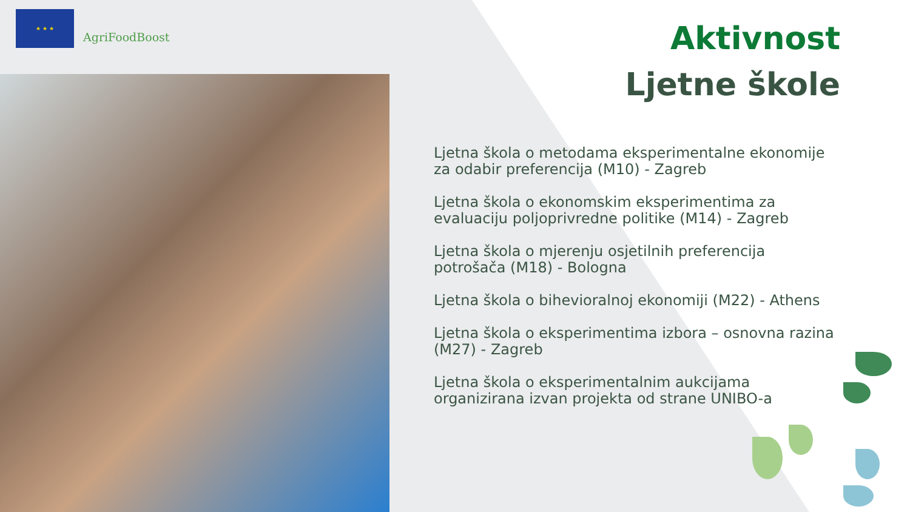★ ★ ★
AgriFoodBoost
Aktivnost
Ljetne škole
Ljetna škola o metodama eksperimentalne ekonomije za odabir preferencija (M10) - Zagreb
Ljetna škola o ekonomskim eksperimentima za evaluaciju poljoprivredne politike (M14) - Zagreb
Ljetna škola o mjerenju osjetilnih preferencija potrošača (M18) - Bologna
Ljetna škola o bihevioralnoj ekonomiji (M22) - Athens
Ljetna škola o eksperimentima izbora – osnovna razina (M27) - Zagreb
Ljetna škola o eksperimentalnim aukcijama organizirana izvan projekta od strane UNIBO-a